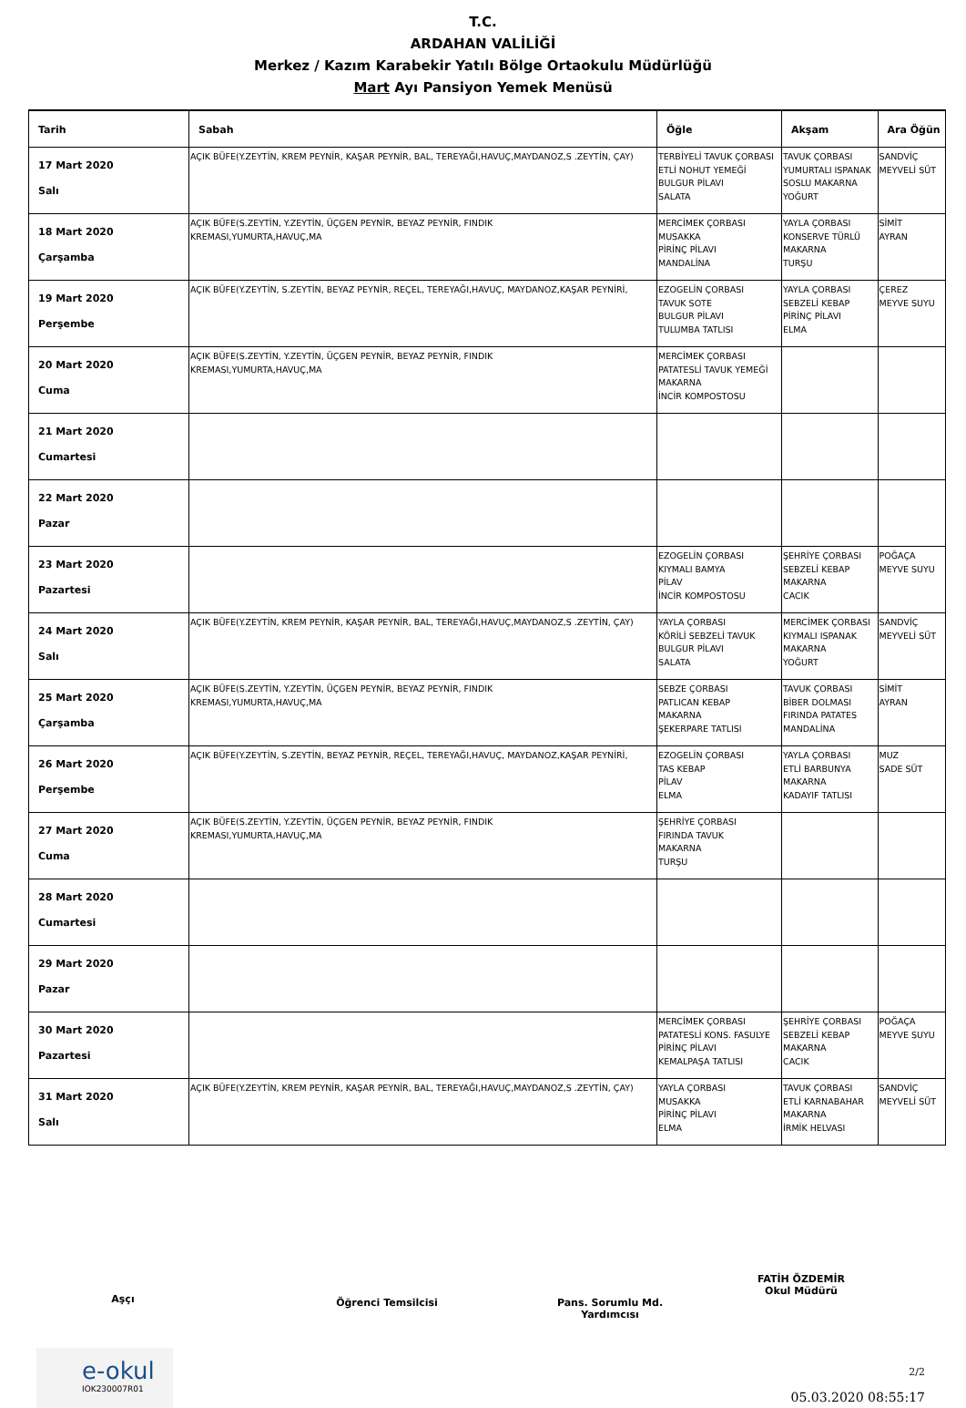T.C.
ARDAHAN VALİLİĞİ
Merkez / Kazım Karabekir Yatılı Bölge Ortaokulu Müdürlüğü
Mart Ayı Pansiyon Yemek Menüsü
| Tarih | Sabah | Öğle | Akşam | Ara Öğün |
| --- | --- | --- | --- | --- |
| 17 Mart 2020 Salı | AÇIK BÜFE(Y.ZEYTİN, KREM PEYNİR, KAŞAR PEYNİR, BAL, TEREYAĞI,HAVUÇ,MAYDANOZ,S .ZEYTİN, ÇAY) | TERBİYELİ TAVUK ÇORBASI ETLİ NOHUT YEMEĞİ BULGUR PİLAVI SALATA | TAVUK ÇORBASI YUMURTALI ISPANAK SOSLU MAKARNA YOĞURT | SANDVİÇ MEYVELİ SÜT |
| 18 Mart 2020 Çarşamba | AÇIK BÜFE(S.ZEYTİN, Y.ZEYTİN, ÜÇGEN PEYNİR, BEYAZ PEYNİR, FINDIK KREMASI,YUMURTA,HAVUÇ,MA | MERCİMEK ÇORBASI MUSAKKA PİRİNÇ PİLAVI MANDALİNA | YAYLA ÇORBASI KONSERVE TÜRLÜ MAKARNA TURŞU | SİMİT AYRAN |
| 19 Mart 2020 Perşembe | AÇIK BÜFE(Y.ZEYTİN, S.ZEYTİN, BEYAZ PEYNİR, REÇEL, TEREYAĞI,HAVUÇ, MAYDANOZ,KAŞAR PEYNİRİ, | EZOGELİN ÇORBASI TAVUK SOTE BULGUR PİLAVI TULUMBA TATLISI | YAYLA ÇORBASI SEBZELİ KEBAP PİRİNÇ PİLAVI ELMA | ÇEREZ MEYVE SUYU |
| 20 Mart 2020 Cuma | AÇIK BÜFE(S.ZEYTİN, Y.ZEYTİN, ÜÇGEN PEYNİR, BEYAZ PEYNİR, FINDIK KREMASI,YUMURTA,HAVUÇ,MA | MERCİMEK ÇORBASI PATATESLİ TAVUK YEMEĞİ MAKARNA İNCİR KOMPOSTOSU | | |
| 21 Mart 2020 Cumartesi | | | | |
| 22 Mart 2020 Pazar | | | | |
| 23 Mart 2020 Pazartesi | | EZOGELİN ÇORBASI KIYMALI BAMYA PİLAV İNCİR KOMPOSTOSU | ŞEHRİYE ÇORBASI SEBZELİ KEBAP MAKARNA CACIK | POĞAÇA MEYVE SUYU |
| 24 Mart 2020 Salı | AÇIK BÜFE(Y.ZEYTİN, KREM PEYNİR, KAŞAR PEYNİR, BAL, TEREYAĞI,HAVUÇ,MAYDANOZ,S .ZEYTİN, ÇAY) | YAYLA ÇORBASI KÖRİLİ SEBZELİ TAVUK BULGUR PİLAVI SALATA | MERCİMEK ÇORBASI KIYMALI ISPANAK MAKARNA YOĞURT | SANDVİÇ MEYVELİ SÜT |
| 25 Mart 2020 Çarşamba | AÇIK BÜFE(S.ZEYTİN, Y.ZEYTİN, ÜÇGEN PEYNİR, BEYAZ PEYNİR, FINDIK KREMASI,YUMURTA,HAVUÇ,MA | SEBZE ÇORBASI PATLICAN KEBAP MAKARNA ŞEKERPARE TATLISI | TAVUK ÇORBASI BİBER DOLMASI FIRINDA PATATES MANDALİNA | SİMİT AYRAN |
| 26 Mart 2020 Perşembe | AÇIK BÜFE(Y.ZEYTİN, S.ZEYTİN, BEYAZ PEYNİR, REÇEL, TEREYAĞI,HAVUÇ, MAYDANOZ,KAŞAR PEYNİRİ, | EZOGELİN ÇORBASI TAS KEBAP PİLAV ELMA | YAYLA ÇORBASI ETLİ BARBUNYA MAKARNA KADAYIF TATLISI | MUZ SADE SÜT |
| 27 Mart 2020 Cuma | AÇIK BÜFE(S.ZEYTİN, Y.ZEYTİN, ÜÇGEN PEYNİR, BEYAZ PEYNİR, FINDIK KREMASI,YUMURTA,HAVUÇ,MA | ŞEHRİYE ÇORBASI FIRINDA TAVUK MAKARNA TURŞU | | |
| 28 Mart 2020 Cumartesi | | | | |
| 29 Mart 2020 Pazar | | | | |
| 30 Mart 2020 Pazartesi | | MERCİMEK ÇORBASI PATATESLİ KONS. FASULYE PİRİNÇ PİLAVI KEMALPAŞA TATLISI | ŞEHRİYE ÇORBASI SEBZELİ KEBAP MAKARNA CACIK | POĞAÇA MEYVE SUYU |
| 31 Mart 2020 Salı | AÇIK BÜFE(Y.ZEYTİN, KREM PEYNİR, KAŞAR PEYNİR, BAL, TEREYAĞI,HAVUÇ,MAYDANOZ,S .ZEYTİN, ÇAY) | YAYLA ÇORBASI MUSAKKA PİRİNÇ PİLAVI ELMA | TAVUK ÇORBASI ETLİ KARNABAHAR MAKARNA İRMİK HELVASI | SANDVİÇ MEYVELİ SÜT |
Aşçı
Öğrenci Temsilcisi Pans. Sorumlu Md. Yardımcısı
FATİH ÖZDEMİR
Okul Müdürü
e-okul
IOK230007R01
2/2
05.03.2020 08:55:17